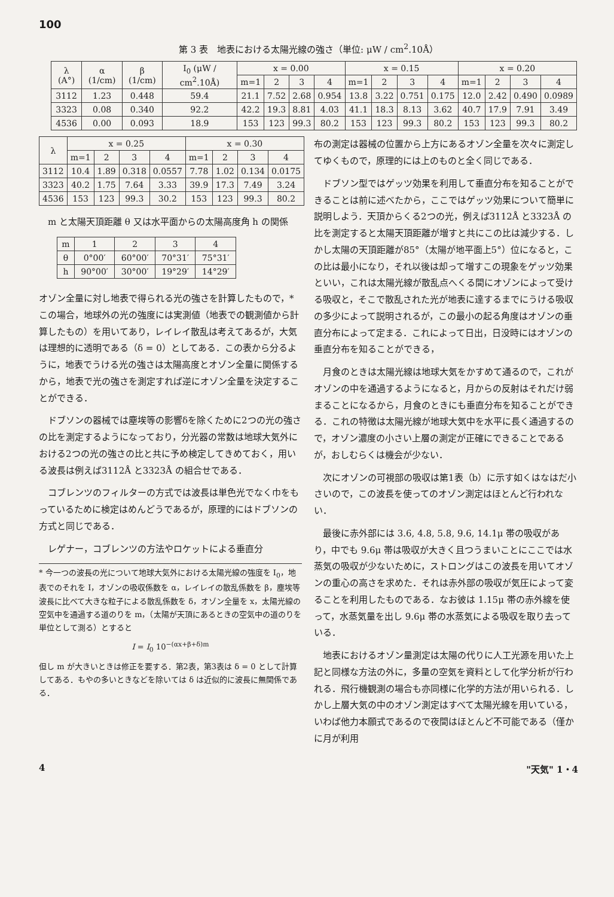100
第 3 表　地表における太陽光線の強さ（単位: μW / cm<sup>2</sup>.10Å）
| λ (A°) | α (1/cm) | β (1/cm) | I<sub>0</sub> (μW / cm<sup>2</sup>.10Å) | x = 0.00 | | | | x = 0.15 | | | | x = 0.20 | | | |
| --- | --- | --- | --- | --- | --- | --- | --- | --- | --- | --- | --- | --- | --- | --- | --- |
| | | | | m=1 | 2 | 3 | 4 | m=1 | 2 | 3 | 4 | m=1 | 2 | 3 | 4 |
| 3112 | 1.23 | 0.448 | 59.4 | 21.1 | 7.52 | 2.68 | 0.954 | 13.8 | 3.22 | 0.751 | 0.175 | 12.0 | 2.42 | 0.490 | 0.0989 |
| 3323 | 0.08 | 0.340 | 92.2 | 42.2 | 19.3 | 8.81 | 4.03 | 41.1 | 18.3 | 8.13 | 3.62 | 40.7 | 17.9 | 7.91 | 3.49 |
| 4536 | 0.00 | 0.093 | 18.9 | 153 | 123 | 99.3 | 80.2 | 153 | 123 | 99.3 | 80.2 | 153 | 123 | 99.3 | 80.2 |
| λ | x = 0.25 | | | | x = 0.30 | | | |
| --- | --- | --- | --- | --- | --- | --- | --- | --- |
| | m=1 | 2 | 3 | 4 | m=1 | 2 | 3 | 4 |
| 3112 | 10.4 | 1.89 | 0.318 | 0.0557 | 7.78 | 1.02 | 0.134 | 0.0175 |
| 3323 | 40.2 | 1.75 | 7.64 | 3.33 | 39.9 | 17.3 | 7.49 | 3.24 |
| 4536 | 153 | 123 | 99.3 | 30.2 | 153 | 123 | 99.3 | 80.2 |
m と太陽天頂距離 θ 又は水平面からの太陽高度角 h の関係
| m | 1 | 2 | 3 | 4 |
| θ | 0°00′ | 60°00′ | 70°31′ | 75°31′ |
| h | 90°00′ | 30°00′ | 19°29′ | 14°29′ |
オゾン全量に対し地表で得られる光の強さを計算したもので，* この場合，地球外の光の強度には実測値（地表での観測値から計算したもの）を用いてあり，レイレイ散乱は考えてあるが，大気は理想的に透明である（δ = 0）としてある．この表から分るように，地表でうける光の強さは太陽高度とオゾン全量に関係するから，地表で光の強さを測定すれば逆にオゾン全量を決定することができる．
ドブソンの器械では塵埃等の影響δを除くために2つの光の強さの比を測定するようになっており，分光器の常数は地球大気外における2つの光の強さの比と共に予め検定してきめておく，用いる波長は例えば3112Å と3323Å の組合せである．
コブレンツのフィルターの方式では波長は単色光でなく巾をもっているために検定はめんどうであるが，原理的にはドブソンの方式と同じである．
レゲナー，コブレンツの方法やロケットによる垂直分
* 今一つの波長の光について地球大気外における太陽光線の強度を I<sub>0</sub>，地表でのそれを I，オゾンの吸収係数を α，レイレイの散乱係数を β，塵埃等波長に比べて大きな粒子による散乱係数を δ，オゾン全量を x，太陽光線の空気中を通過する道のりを m，（太陽が天頂にあるときの空気中の道のりを単位として測る）とすると
I = I<sub>0</sub> 10<sup>−(αx+β+δ)m</sup>
但し m が大きいときは修正を要する．第2表，第3表は δ = 0 として計算してある．もやの多いときなどを除いては δ は近似的に波長に無関係である．
布の測定は器械の位置から上方にあるオゾン全量を次々に測定してゆくもので，原理的には上のものと全く同じである．
ドブソン型ではゲッツ効果を利用して垂直分布を知ることができることは前に述べたから，ここではゲッツ効果について簡単に説明しよう．天頂からくる2つの光，例えば3112Å と3323Å の比を測定すると太陽天頂距離が増すと共にこの比は減少する．しかし太陽の天頂距離が85°（太陽が地平面上5°）位になると，この比は最小になり，それ以後は却って増すこの現象をゲッツ効果といい，これは太陽光線が散乱点へくる間にオゾンによって受ける吸収と，そこで散乱された光が地表に達するまでにうける吸収の多少によって説明されるが，この最小の起る角度はオゾンの垂直分布によって定まる．これによって日出，日没時にはオゾンの垂直分布を知ることができる，
月食のときは太陽光線は地球大気をかすめて通るので，これがオゾンの中を通過するようになると，月からの反射はそれだけ弱まることになるから，月食のときにも垂直分布を知ることができる．これの特徴は太陽光線が地球大気中を水平に長く通過するので，オゾン濃度の小さい上層の測定が正確にできることであるが，おしむらくは機会が少ない．
次にオゾンの可視部の吸収は第1表（b）に示す如くはなはだ小さいので，この波長を使ってのオゾン測定はほとんど行われない．
最後に赤外部には 3.6, 4.8, 5.8, 9.6, 14.1μ 帯の吸収があり，中でも 9.6μ 帯は吸収が大きく且つうまいことにここでは水蒸気の吸収が少ないために，ストロングはこの波長を用いてオゾンの重心の高さを求めた．それは赤外部の吸収が気圧によって変ることを利用したものである．なお彼は 1.15μ 帯の赤外線を使って，水蒸気量を出し 9.6μ 帯の水蒸気による吸収を取り去っている．
地表におけるオゾン量測定は太陽の代りに人工光源を用いた上記と同様な方法の外に，多量の空気を資料として化学分析が行われる．飛行機観測の場合も亦同様に化学的方法が用いられる．しかし上層大気の中のオゾン測定はすべて太陽光線を用いている，いわば他力本願式であるので夜間はほとんど不可能である（僅かに月が利用
4 "天気" 1・4